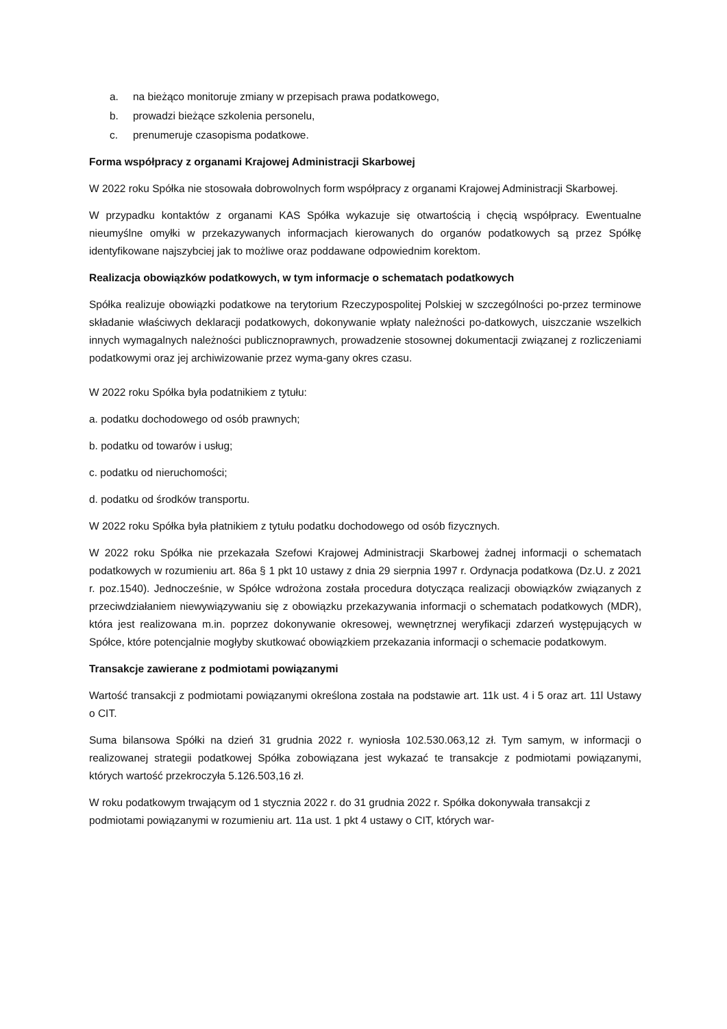a. na bieżąco monitoruje zmiany w przepisach prawa podatkowego,
b. prowadzi bieżące szkolenia personelu,
c. prenumeruje czasopisma podatkowe.
Forma współpracy z organami Krajowej Administracji Skarbowej
W 2022 roku Spółka nie stosowała dobrowolnych form współpracy z organami Krajowej Administracji Skarbowej.
W przypadku kontaktów z organami KAS Spółka wykazuje się otwartością i chęcią współpracy. Ewentualne nieumyślne omyłki w przekazywanych informacjach kierowanych do organów podatkowych są przez Spółkę identyfikowane najszybciej jak to możliwe oraz poddawane odpowiednim korektom.
Realizacja obowiązków podatkowych, w tym informacje o schematach podatkowych
Spółka realizuje obowiązki podatkowe na terytorium Rzeczypospolitej Polskiej w szczególności po-przez terminowe składanie właściwych deklaracji podatkowych, dokonywanie wpłaty należności po-datkowych, uiszczanie wszelkich innych wymagalnych należności publicznoprawnych, prowadzenie stosownej dokumentacji związanej z rozliczeniami podatkowymi oraz jej archiwizowanie przez wyma-gany okres czasu.
W 2022 roku Spółka była podatnikiem z tytułu:
a. podatku dochodowego od osób prawnych;
b. podatku od towarów i usług;
c. podatku od nieruchomości;
d. podatku od środków transportu.
W 2022 roku Spółka była płatnikiem z tytułu podatku dochodowego od osób fizycznych.
W 2022 roku Spółka nie przekazała Szefowi Krajowej Administracji Skarbowej żadnej informacji o schematach podatkowych w rozumieniu art. 86a § 1 pkt 10 ustawy z dnia 29 sierpnia 1997 r. Ordynacja podatkowa (Dz.U. z 2021 r. poz.1540). Jednocześnie, w Spółce wdrożona została procedura dotycząca realizacji obowiązków związanych z przeciwdziałaniem niewywiązywaniu się z obowiązku przekazywania informacji o schematach podatkowych (MDR), która jest realizowana m.in. poprzez dokonywanie okresowej, wewnętrznej weryfikacji zdarzeń występujących w Spółce, które potencjalnie mogłyby skutkować obowiązkiem przekazania informacji o schemacie podatkowym.
Transakcje zawierane z podmiotami powiązanymi
Wartość transakcji z podmiotami powiązanymi określona została na podstawie art. 11k ust. 4 i 5 oraz art. 11l Ustawy o CIT.
Suma bilansowa Spółki na dzień 31 grudnia 2022 r. wyniosła 102.530.063,12 zł. Tym samym, w informacji o realizowanej strategii podatkowej Spółka zobowiązana jest wykazać te transakcje z podmiotami powiązanymi, których wartość przekroczyła 5.126.503,16 zł.
W roku podatkowym trwającym od 1 stycznia 2022 r. do 31 grudnia 2022 r. Spółka dokonywała transakcji z podmiotami powiązanymi w rozumieniu art. 11a ust. 1 pkt 4 ustawy o CIT, których war-